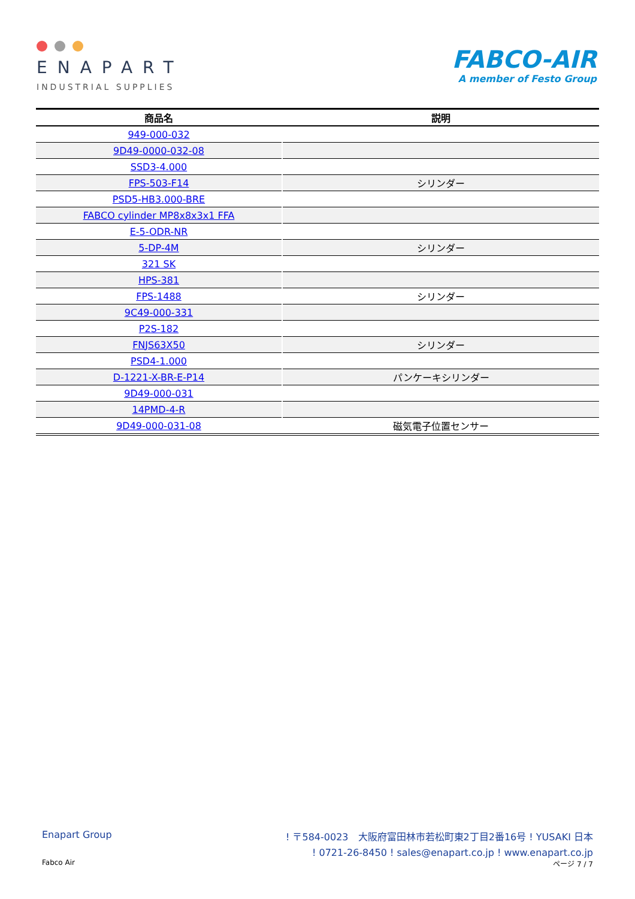ENAPART
INDUSTRIAL SUPPLIES
FABCO-AIR
A member of Festo Group
| 商品名 | 説明 |
| --- | --- |
| 949-000-032 | |
| 9D49-0000-032-08 | |
| SSD3-4.000 | |
| FPS-503-F14 | シリンダー |
| PSD5-HB3.000-BRE | |
| FABCO cylinder MP8x8x3x1 FFA | |
| E-5-ODR-NR | |
| 5-DP-4M | シリンダー |
| 321 SK | |
| HPS-381 | |
| FPS-1488 | シリンダー |
| 9C49-000-331 | |
| P2S-182 | |
| FNJS63X50 | シリンダー |
| PSD4-1.000 | |
| D-1221-X-BR-E-P14 | パンケーキシリンダー |
| 9D49-000-031 | |
| 14PMD-4-R | |
| 9D49-000-031-08 | 磁気電子位置センサー |
Enapart Group! 〒584-0023　大阪府富田林市若松町東2丁目2番16号 ! YUSAKI 日本
! 0721-26-8450 ! sales@enapart.co.jp ! www.enapart.co.jp
Fabco Air ページ 7 / 7